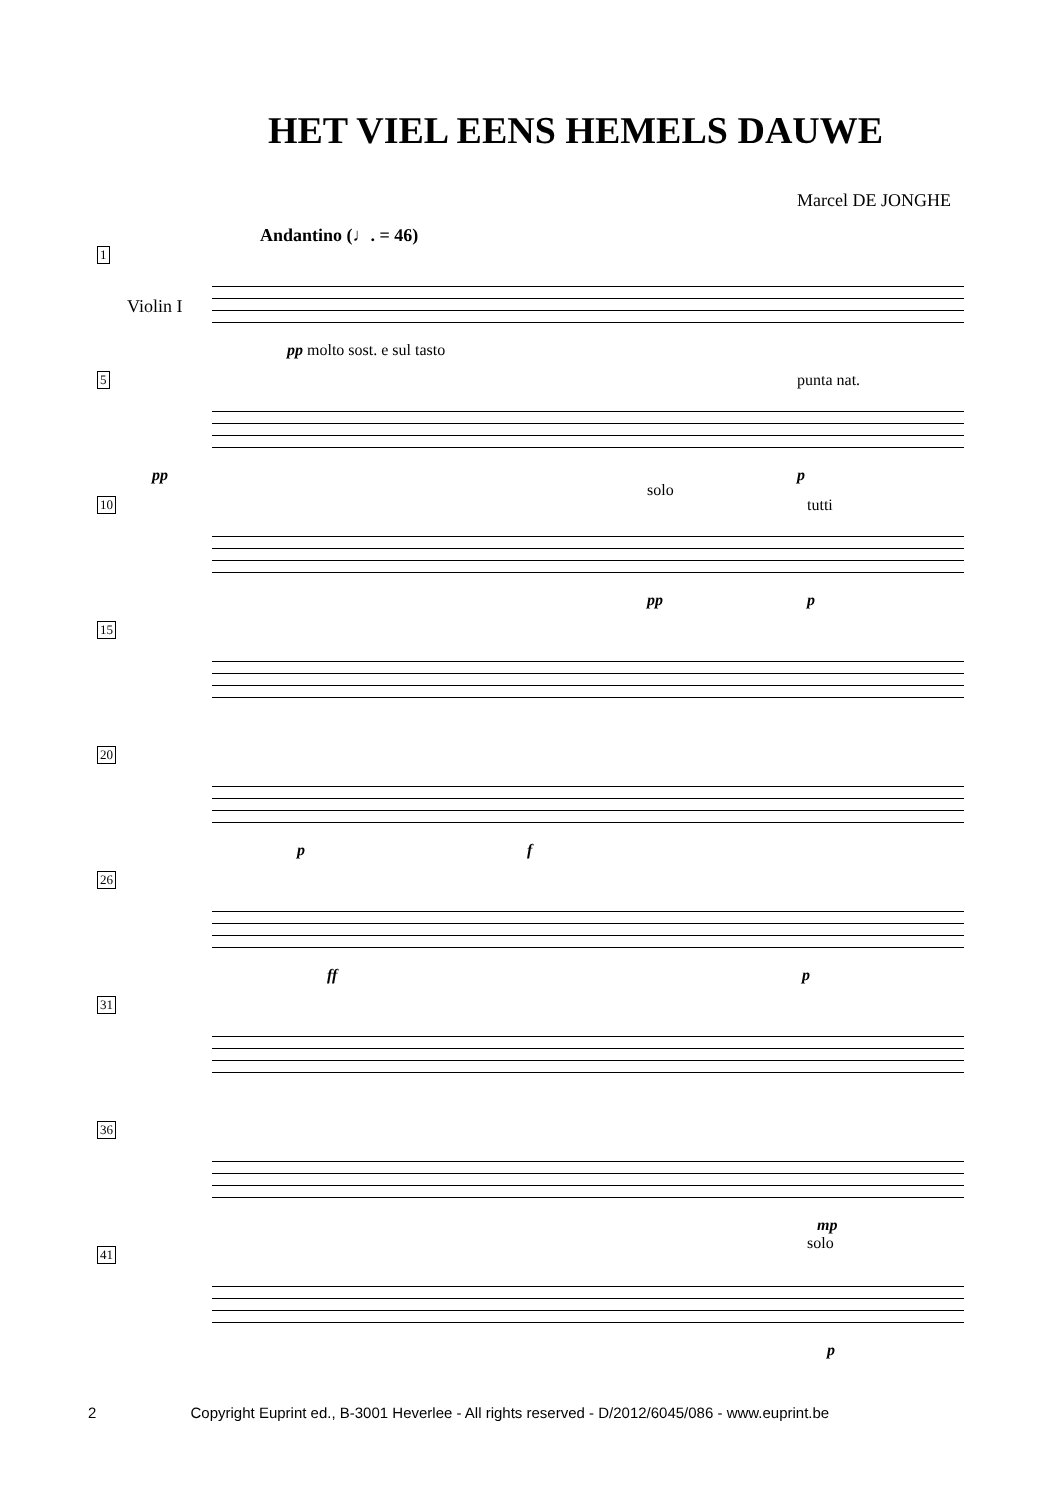HET VIEL EENS HEMELS DAUWE
Marcel DE JONGHE
Andantino (♩. = 46)
1
Violin I
pp molto sost. e sul tasto
5
pp
punta nat.
p
10
solo
tutti
pp p
15
20
p f
26
ff p
31
36
mp
41
solo
p
2 Copyright Euprint ed., B-3001 Heverlee - All rights reserved - D/2012/6045/086 - www.euprint.be